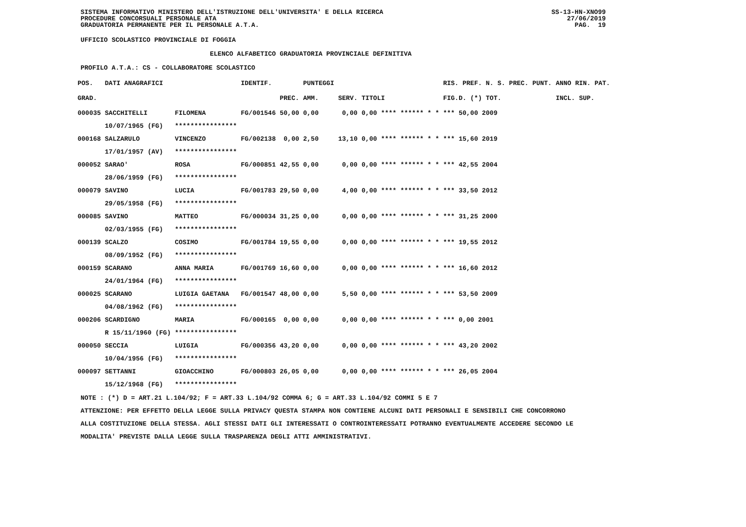SISTEMA INFORMATIVO MINISTERO DELL'ISTRUZIONE DELL'UNIVERSITA' E DELLA RICERCA
PROCEDURE CONCORSUALI PERSONALE ATA
GRADUATORIA PERMANENTE PER IL PERSONALE A.T.A.
SS-13-HN-XNO99
27/06/2019
PAG. 19
UFFICIO SCOLASTICO PROVINCIALE DI FOGGIA
ELENCO ALFABETICO GRADUATORIA PROVINCIALE DEFINITIVA
PROFILO A.T.A.: CS - COLLABORATORE SCOLASTICO
| POS. | DATI ANAGRAFICI | | IDENTIF. | | PUNTEGGI | | | RIS. PREF. N. S. PREC. PUNT. | ANNO RIN. PAT. |
| --- | --- | --- | --- | --- | --- | --- | --- | --- | --- |
| GRAD. | | | | PREC. | AMM. | SERV. | TITOLI | FIG.D. (*) TOT. | INCL. SUP. |
| 000035 | SACCHITELLI | FILOMENA | FG/001546 | 50,00 | 0,00 | 0,00 | 0,00 **** ****** * * | *** 50,00 2009 | |
| | 10/07/1965 (FG) | **************** | | | | | | | |
| 000168 | SALZARULO | VINCENZO | FG/002138 | 0,00 | 2,50 | 13,10 | 0,00 **** ****** * * | *** 15,60 2019 | |
| | 17/01/1957 (AV) | **************** | | | | | | | |
| 000052 | SARAO' | ROSA | FG/000851 | 42,55 | 0,00 | 0,00 | 0,00 **** ****** * * | *** 42,55 2004 | |
| | 28/06/1959 (FG) | **************** | | | | | | | |
| 000079 | SAVINO | LUCIA | FG/001783 | 29,50 | 0,00 | 4,00 | 0,00 **** ****** * * | *** 33,50 2012 | |
| | 29/05/1958 (FG) | **************** | | | | | | | |
| 000085 | SAVINO | MATTEO | FG/000034 | 31,25 | 0,00 | 0,00 | 0,00 **** ****** * * | *** 31,25 2000 | |
| | 02/03/1955 (FG) | **************** | | | | | | | |
| 000139 | SCALZO | COSIMO | FG/001784 | 19,55 | 0,00 | 0,00 | 0,00 **** ****** * * | *** 19,55 2012 | |
| | 08/09/1952 (FG) | **************** | | | | | | | |
| 000159 | SCARANO | ANNA MARIA | FG/001769 | 16,60 | 0,00 | 0,00 | 0,00 **** ****** * * | *** 16,60 2012 | |
| | 24/01/1964 (FG) | **************** | | | | | | | |
| 000025 | SCARANO | LUIGIA GAETANA | FG/001547 | 48,00 | 0,00 | 5,50 | 0,00 **** ****** * * | *** 53,50 2009 | |
| | 04/08/1962 (FG) | **************** | | | | | | | |
| 000206 | SCARDIGNO | MARIA | FG/000165 | 0,00 | 0,00 | 0,00 | 0,00 **** ****** * * | *** 0,00 2001 | |
| | R 15/11/1960 (FG) | **************** | | | | | | | |
| 000050 | SECCIA | LUIGIA | FG/000356 | 43,20 | 0,00 | 0,00 | 0,00 **** ****** * * | *** 43,20 2002 | |
| | 10/04/1956 (FG) | **************** | | | | | | | |
| 000097 | SETTANNI | GIOACCHINO | FG/000803 | 26,05 | 0,00 | 0,00 | 0,00 **** ****** * * | *** 26,05 2004 | |
| | 15/12/1968 (FG) | **************** | | | | | | | |
NOTE : (*) D = ART.21 L.104/92; F = ART.33 L.104/92 COMMA 6; G = ART.33 L.104/92 COMMI 5 E 7
ATTENZIONE: PER EFFETTO DELLA LEGGE SULLA PRIVACY QUESTA STAMPA NON CONTIENE ALCUNI DATI PERSONALI E SENSIBILI CHE CONCORRONO
ALLA COSTITUZIONE DELLA STESSA. AGLI STESSI DATI GLI INTERESSATI O CONTROINTERESSATI POTRANNO EVENTUALMENTE ACCEDERE SECONDO LE
MODALITA' PREVISTE DALLA LEGGE SULLA TRASPARENZA DEGLI ATTI AMMINISTRATIVI.